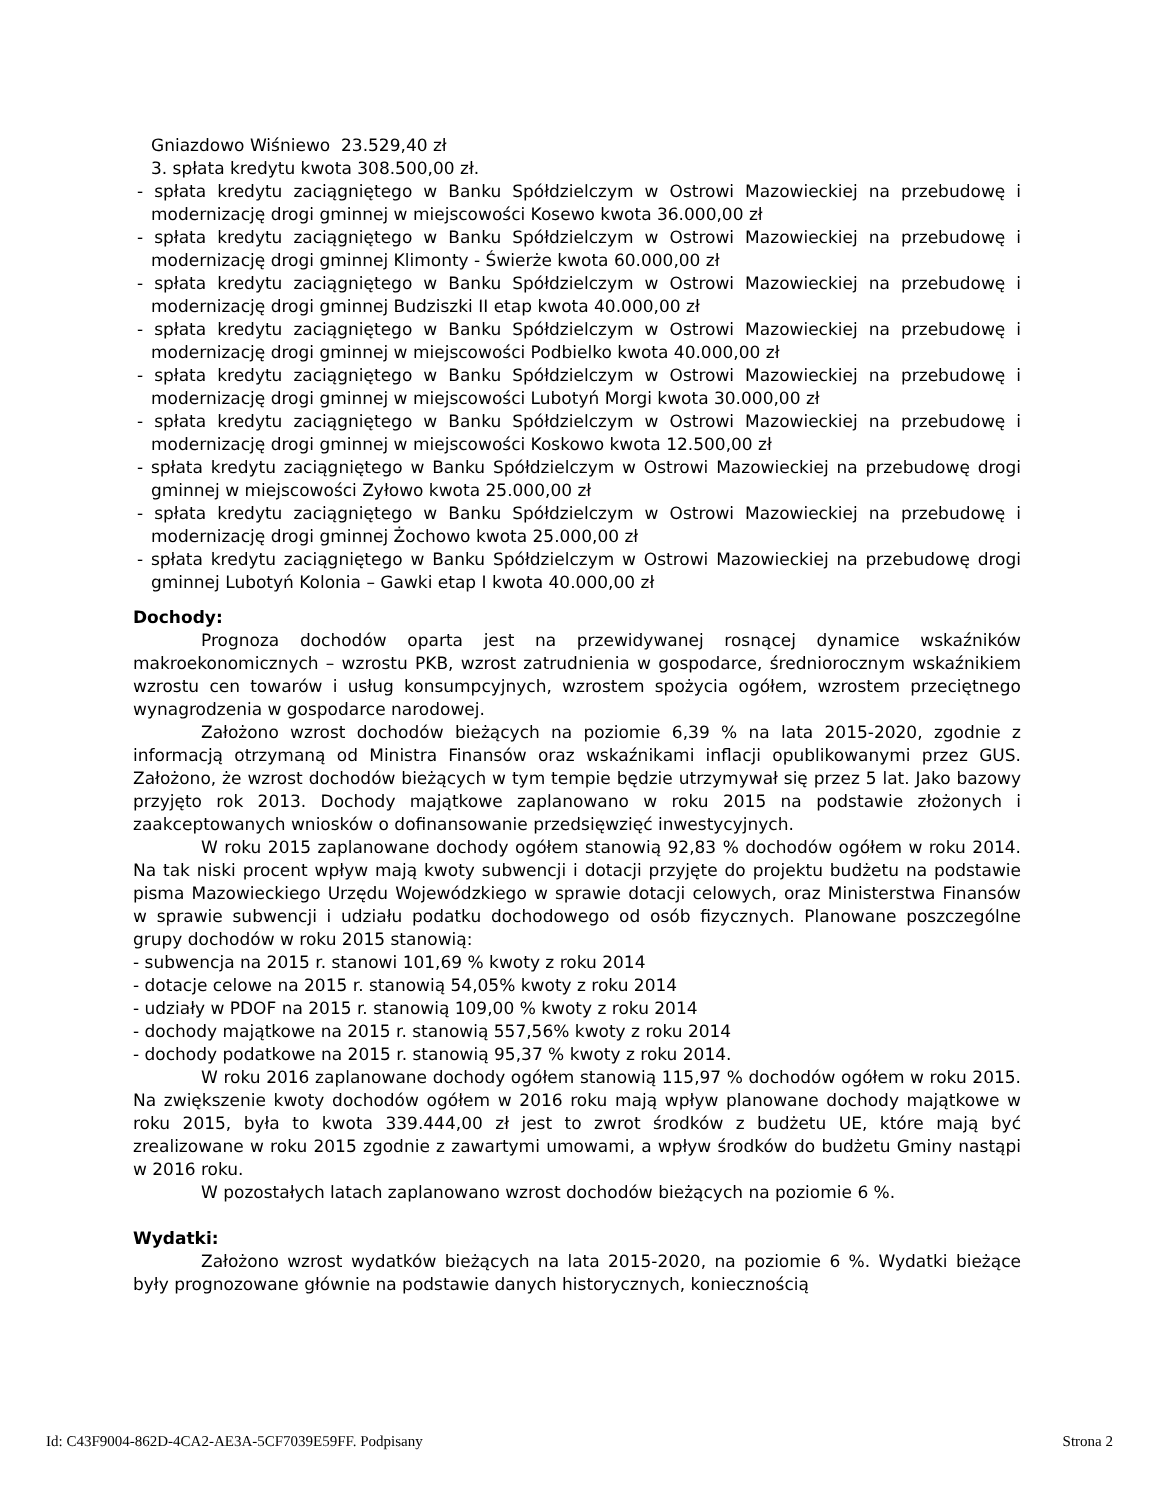Gniazdowo Wiśniewo 23.529,40 zł
3. spłata kredytu kwota 308.500,00 zł.
- spłata kredytu zaciągniętego w Banku Spółdzielczym w Ostrowi Mazowieckiej na przebudowę i modernizację drogi gminnej w miejscowości Kosewo kwota 36.000,00 zł
- spłata kredytu zaciągniętego w Banku Spółdzielczym w Ostrowi Mazowieckiej na przebudowę i modernizację drogi gminnej Klimonty - Świerże kwota 60.000,00 zł
- spłata kredytu zaciągniętego w Banku Spółdzielczym w Ostrowi Mazowieckiej na przebudowę i modernizację drogi gminnej Budziszki II etap kwota 40.000,00 zł
- spłata kredytu zaciągniętego w Banku Spółdzielczym w Ostrowi Mazowieckiej na przebudowę i modernizację drogi gminnej w miejscowości Podbielko kwota 40.000,00 zł
- spłata kredytu zaciągniętego w Banku Spółdzielczym w Ostrowi Mazowieckiej na przebudowę i modernizację drogi gminnej w miejscowości Lubotyń Morgi kwota 30.000,00 zł
- spłata kredytu zaciągniętego w Banku Spółdzielczym w Ostrowi Mazowieckiej na przebudowę i modernizację drogi gminnej w miejscowości Koskowo kwota 12.500,00 zł
- spłata kredytu zaciągniętego w Banku Spółdzielczym w Ostrowi Mazowieckiej na przebudowę drogi gminnej w miejscowości Zyłowo kwota 25.000,00 zł
- spłata kredytu zaciągniętego w Banku Spółdzielczym w Ostrowi Mazowieckiej na przebudowę i modernizację drogi gminnej Żochowo kwota 25.000,00 zł
- spłata kredytu zaciągniętego w Banku Spółdzielczym w Ostrowi Mazowieckiej na przebudowę drogi gminnej Lubotyń Kolonia – Gawki etap I kwota 40.000,00 zł
Dochody:
Prognoza dochodów oparta jest na przewidywanej rosnącej dynamice wskaźników makroekonomicznych – wzrostu PKB, wzrost zatrudnienia w gospodarce, średniorocznym wskaźnikiem wzrostu cen towarów i usług konsumpcyjnych, wzrostem spożycia ogółem, wzrostem przeciętnego wynagrodzenia w gospodarce narodowej.
Założono wzrost dochodów bieżących na poziomie 6,39 % na lata 2015-2020, zgodnie z informacją otrzymaną od Ministra Finansów oraz wskaźnikami inflacji opublikowanymi przez GUS. Założono, że wzrost dochodów bieżących w tym tempie będzie utrzymywał się przez 5 lat. Jako bazowy przyjęto rok 2013. Dochody majątkowe zaplanowano w roku 2015 na podstawie złożonych i zaakceptowanych wniosków o dofinansowanie przedsięwzięć inwestycyjnych.
W roku 2015 zaplanowane dochody ogółem stanowią 92,83 % dochodów ogółem w roku 2014. Na tak niski procent wpływ mają kwoty subwencji i dotacji przyjęte do projektu budżetu na podstawie pisma Mazowieckiego Urzędu Wojewódzkiego w sprawie dotacji celowych, oraz Ministerstwa Finansów w sprawie subwencji i udziału podatku dochodowego od osób fizycznych. Planowane poszczególne grupy dochodów w roku 2015 stanowią:
- subwencja na 2015 r. stanowi 101,69 % kwoty z roku 2014
- dotacje celowe na 2015 r. stanowią 54,05% kwoty z roku 2014
- udziały w PDOF na 2015 r. stanowią 109,00 % kwoty z roku 2014
- dochody majątkowe na 2015 r. stanowią 557,56% kwoty z roku 2014
- dochody podatkowe na 2015 r. stanowią 95,37 % kwoty z roku 2014.
W roku 2016 zaplanowane dochody ogółem stanowią 115,97 % dochodów ogółem w roku 2015. Na zwiększenie kwoty dochodów ogółem w 2016 roku mają wpływ planowane dochody majątkowe w roku 2015, była to kwota 339.444,00 zł jest to zwrot środków z budżetu UE, które mają być zrealizowane w roku 2015 zgodnie z zawartymi umowami, a wpływ środków do budżetu Gminy nastąpi w 2016 roku.
W pozostałych latach zaplanowano wzrost dochodów bieżących na poziomie 6 %.
Wydatki:
Założono wzrost wydatków bieżących na lata 2015-2020, na poziomie 6 %. Wydatki bieżące były prognozowane głównie na podstawie danych historycznych, koniecznością
Id: C43F9004-862D-4CA2-AE3A-5CF7039E59FF. Podpisany Strona 2